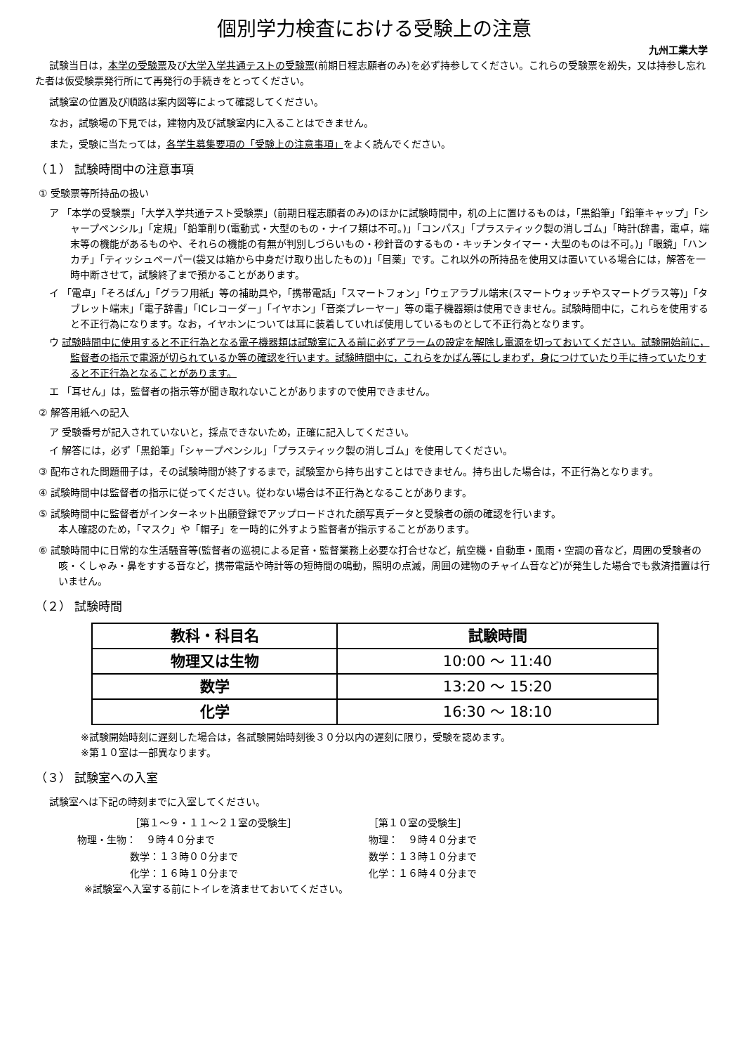個別学力検査における受験上の注意
九州工業大学
試験当日は，本学の受験票及び大学入学共通テストの受験票(前期日程志願者のみ)を必ず持参してください。これらの受験票を紛失，又は持参し忘れた者は仮受験票発行所にて再発行の手続きをとってください。
試験室の位置及び順路は案内図等によって確認してください。
なお，試験場の下見では，建物内及び試験室内に入ることはできません。
また，受験に当たっては，各学生募集要項の「受験上の注意事項」をよく読んでください。
（１） 試験時間中の注意事項
① 受験票等所持品の扱い
ア 「本学の受験票」「大学入学共通テスト受験票」(前期日程志願者のみ)のほかに試験時間中，机の上に置けるものは，「黒鉛筆」「鉛筆キャップ」「シャープペンシル」「定規」「鉛筆削り(電動式・大型のもの・ナイフ類は不可。)」「コンパス」「プラスティック製の消しゴム」「時計(辞書，電卓，端末等の機能があるものや、それらの機能の有無が判別しづらいもの・秒針音のするもの・キッチンタイマー・大型のものは不可。)」「眼鏡」「ハンカチ」「ティッシュペーパー(袋又は箱から中身だけ取り出したもの)」「目薬」です。これ以外の所持品を使用又は置いている場合には，解答を一時中断させて，試験終了まで預かることがあります。
イ 「電卓」「そろばん」「グラフ用紙」等の補助具や，「携帯電話」「スマートフォン」「ウェアラブル端末(スマートウォッチやスマートグラス等)」「タブレット端末」「電子辞書」「ICレコーダー」「イヤホン」「音楽プレーヤー」等の電子機器類は使用できません。試験時間中に，これらを使用すると不正行為になります。なお，イヤホンについては耳に装着していれば使用しているものとして不正行為となります。
ウ 試験時間中に使用すると不正行為となる電子機器類は試験室に入る前に必ずアラームの設定を解除し電源を切っておいてください。試験開始前に，監督者の指示で電源が切られているか等の確認を行います。試験時間中に，これらをかばん等にしまわず，身につけていたり手に持っていたりすると不正行為となることがあります。
エ 「耳せん」は，監督者の指示等が聞き取れないことがありますので使用できません。
② 解答用紙への記入
ア 受験番号が記入されていないと，採点できないため，正確に記入してください。
イ 解答には，必ず「黒鉛筆」「シャープペンシル」「プラスティック製の消しゴム」を使用してください。
③ 配布された問題冊子は，その試験時間が終了するまで，試験室から持ち出すことはできません。持ち出した場合は，不正行為となります。
④ 試験時間中は監督者の指示に従ってください。従わない場合は不正行為となることがあります。
⑤ 試験時間中に監督者がインターネット出願登録でアップロードされた顔写真データと受験者の顔の確認を行います。
本人確認のため，「マスク」や「帽子」を一時的に外すよう監督者が指示することがあります。
⑥ 試験時間中に日常的な生活騒音等(監督者の巡視による足音・監督業務上必要な打合せなど，航空機・自動車・風雨・空調の音など，周囲の受験者の咳・くしゃみ・鼻をすする音など，携帯電話や時計等の短時間の鳴動，照明の点滅，周囲の建物のチャイム音など)が発生した場合でも救済措置は行いません。
（２） 試験時間
| 教科・科目名 | 試験時間 |
| --- | --- |
| 物理又は生物 | 10:00 ～ 11:40 |
| 数学 | 13:20 ～ 15:20 |
| 化学 | 16:30 ～ 18:10 |
※試験開始時刻に遅刻した場合は，各試験開始時刻後３０分以内の遅刻に限り，受験を認めます。
※第１０室は一部異なります。
（３） 試験室への入室
試験室へは下記の時刻までに入室してください。
［第１～９・１１～２１室の受験生］
［第１０室の受験生］
物理・生物：　９時４０分まで
物理：　９時４０分まで
数学：１３時００分まで
数学：１３時１０分まで
化学：１６時１０分まで
化学：１６時４０分まで
※試験室へ入室する前にトイレを済ませておいてください。